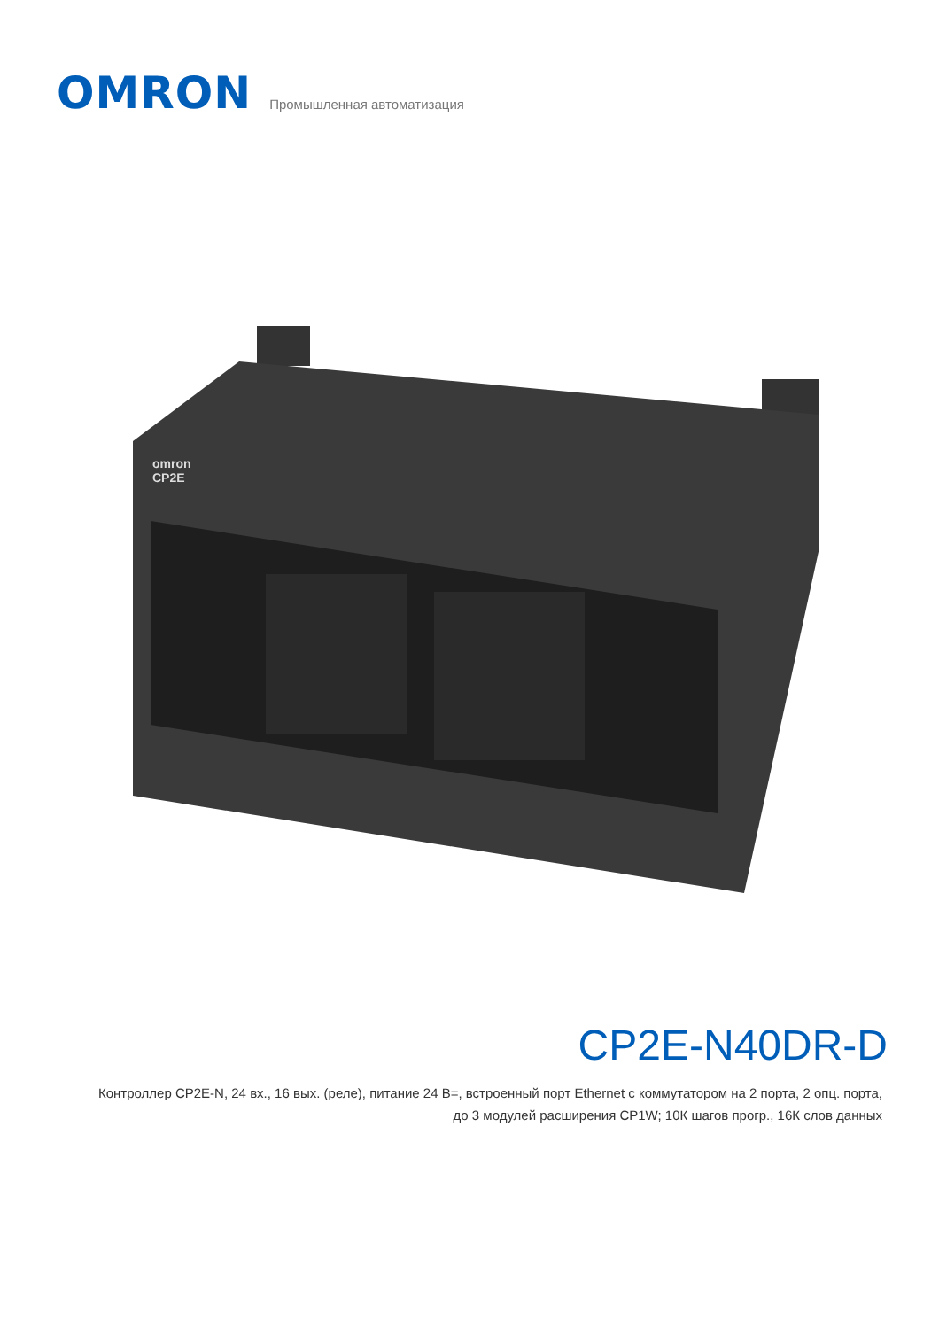OMRON
Промышленная автоматизация
omron
CP2E
CP2E-N40DR-D
Контроллер CP2E-N, 24 вх., 16 вых. (реле), питание 24 В=, встроенный порт Ethernet с коммутатором на 2 порта, 2 опц. порта, до 3 модулей расширения CP1W; 10К шагов прогр., 16К слов данных